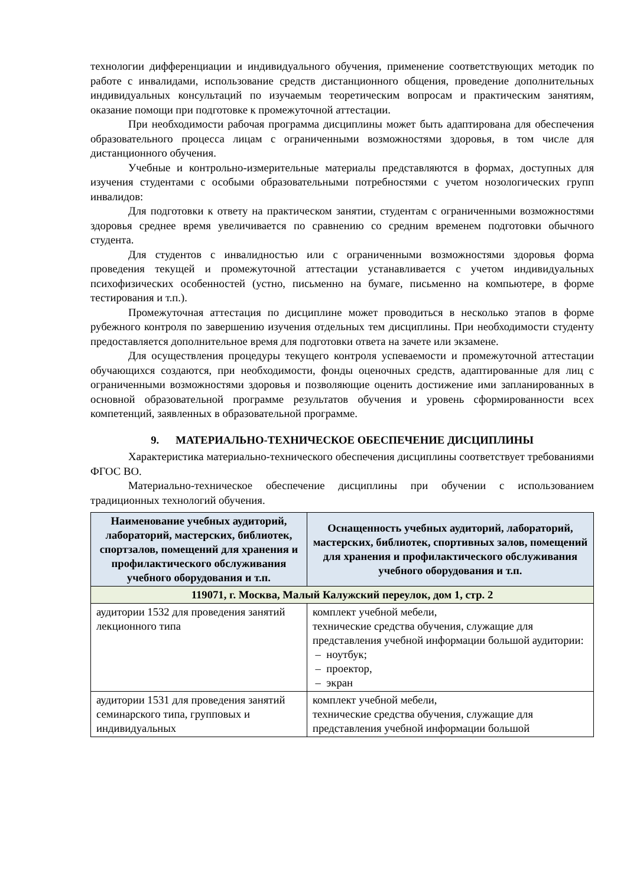технологии дифференциации и индивидуального обучения, применение соответствующих методик по работе с инвалидами, использование средств дистанционного общения, проведение дополнительных индивидуальных консультаций по изучаемым теоретическим вопросам и практическим занятиям, оказание помощи при подготовке к промежуточной аттестации.
При необходимости рабочая программа дисциплины может быть адаптирована для обеспечения образовательного процесса лицам с ограниченными возможностями здоровья, в том числе для дистанционного обучения.
Учебные и контрольно-измерительные материалы представляются в формах, доступных для изучения студентами с особыми образовательными потребностями с учетом нозологических групп инвалидов:
Для подготовки к ответу на практическом занятии, студентам с ограниченными возможностями здоровья среднее время увеличивается по сравнению со средним временем подготовки обычного студента.
Для студентов с инвалидностью или с ограниченными возможностями здоровья форма проведения текущей и промежуточной аттестации устанавливается с учетом индивидуальных психофизических особенностей (устно, письменно на бумаге, письменно на компьютере, в форме тестирования и т.п.).
Промежуточная аттестация по дисциплине может проводиться в несколько этапов в форме рубежного контроля по завершению изучения отдельных тем дисциплины. При необходимости студенту предоставляется дополнительное время для подготовки ответа на зачете или экзамене.
Для осуществления процедуры текущего контроля успеваемости и промежуточной аттестации обучающихся создаются, при необходимости, фонды оценочных средств, адаптированные для лиц с ограниченными возможностями здоровья и позволяющие оценить достижение ими запланированных в основной образовательной программе результатов обучения и уровень сформированности всех компетенций, заявленных в образовательной программе.
9. МАТЕРИАЛЬНО-ТЕХНИЧЕСКОЕ ОБЕСПЕЧЕНИЕ ДИСЦИПЛИНЫ
Характеристика материально-технического обеспечения дисциплины соответствует требованиями ФГОС ВО.
Материально-техническое обеспечение дисциплины при обучении с использованием традиционных технологий обучения.
| Наименование учебных аудиторий, лабораторий, мастерских, библиотек, спортзалов, помещений для хранения и профилактического обслуживания учебного оборудования и т.п. | Оснащенность учебных аудиторий, лабораторий, мастерских, библиотек, спортивных залов, помещений для хранения и профилактического обслуживания учебного оборудования и т.п. |
| --- | --- |
| 119071, г. Москва, Малый Калужский переулок, дом 1, стр. 2 | |
| аудитории 1532 для проведения занятий лекционного типа | комплект учебной мебели, технические средства обучения, служащие для представления учебной информации большой аудитории: – ноутбук; – проектор, – экран |
| аудитории 1531 для проведения занятий семинарского типа, групповых и индивидуальных | комплект учебной мебели, технические средства обучения, служащие для представления учебной информации большой |